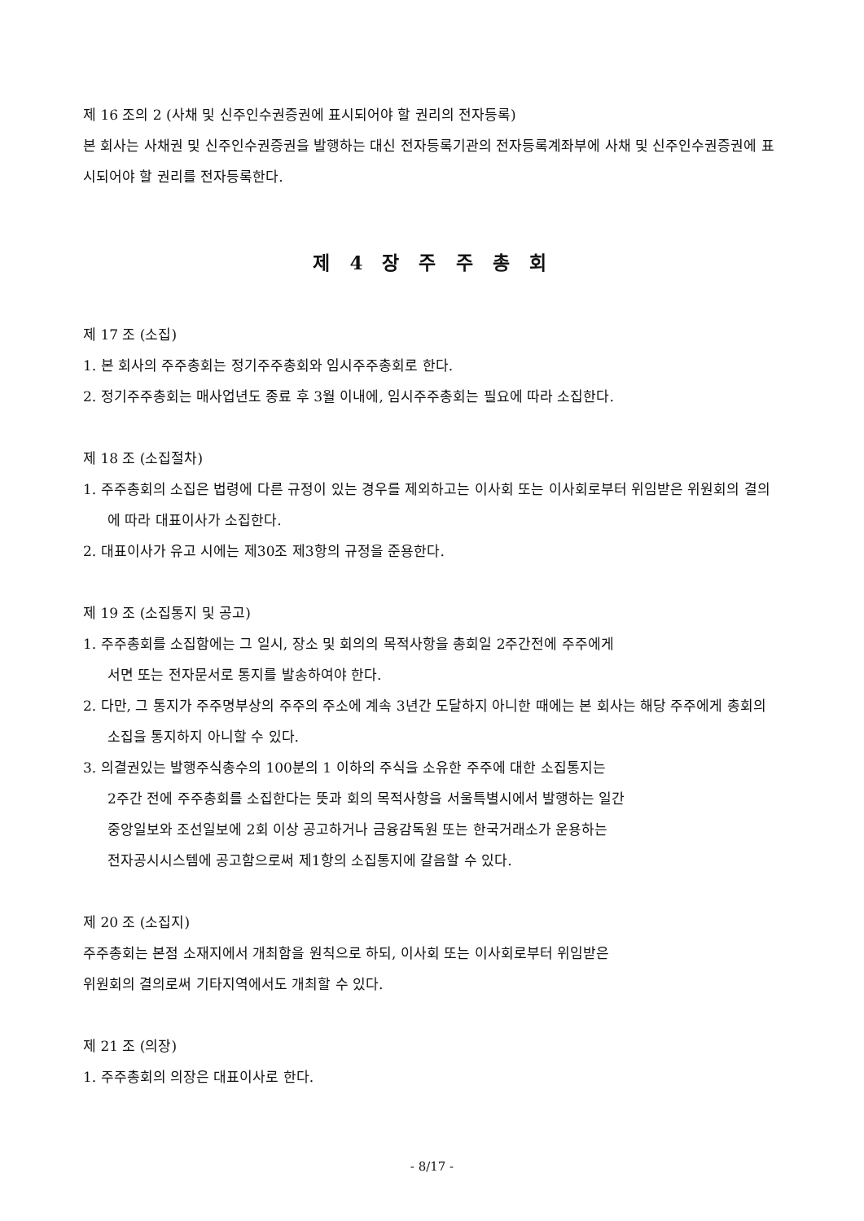제 16 조의 2 (사채 및 신주인수권증권에 표시되어야 할 권리의 전자등록)
본 회사는 사채권 및 신주인수권증권을 발행하는 대신 전자등록기관의 전자등록계좌부에 사채 및 신주인수권증권에 표시되어야 할 권리를 전자등록한다.
제 4 장 주 주 총 회
제 17 조 (소집)
1. 본 회사의 주주총회는 정기주주총회와 임시주주총회로 한다.
2. 정기주주총회는 매사업년도 종료 후 3월 이내에, 임시주주총회는 필요에 따라 소집한다.
제 18 조 (소집절차)
1. 주주총회의 소집은 법령에 다른 규정이 있는 경우를 제외하고는 이사회 또는 이사회로부터 위임받은 위원회의 결의에 따라 대표이사가 소집한다.
2. 대표이사가 유고 시에는 제30조 제3항의 규정을 준용한다.
제 19 조 (소집통지 및 공고)
1. 주주총회를 소집함에는 그 일시, 장소 및 회의의 목적사항을 총회일 2주간전에 주주에게
서면 또는 전자문서로 통지를 발송하여야 한다.
2. 다만, 그 통지가 주주명부상의 주주의 주소에 계속 3년간 도달하지 아니한 때에는 본 회사는 해당 주주에게 총회의 소집을 통지하지 아니할 수 있다.
3. 의결권있는 발행주식총수의 100분의 1 이하의 주식을 소유한 주주에 대한 소집통지는
2주간 전에 주주총회를 소집한다는 뜻과 회의 목적사항을 서울특별시에서 발행하는 일간
중앙일보와 조선일보에 2회 이상 공고하거나 금융감독원 또는 한국거래소가 운용하는
전자공시시스템에 공고함으로써 제1항의 소집통지에 갈음할 수 있다.
제 20 조 (소집지)
주주총회는 본점 소재지에서 개최함을 원칙으로 하되, 이사회 또는 이사회로부터 위임받은
위원회의 결의로써 기타지역에서도 개최할 수 있다.
제 21 조 (의장)
1. 주주총회의 의장은 대표이사로 한다.
- 8/17 -